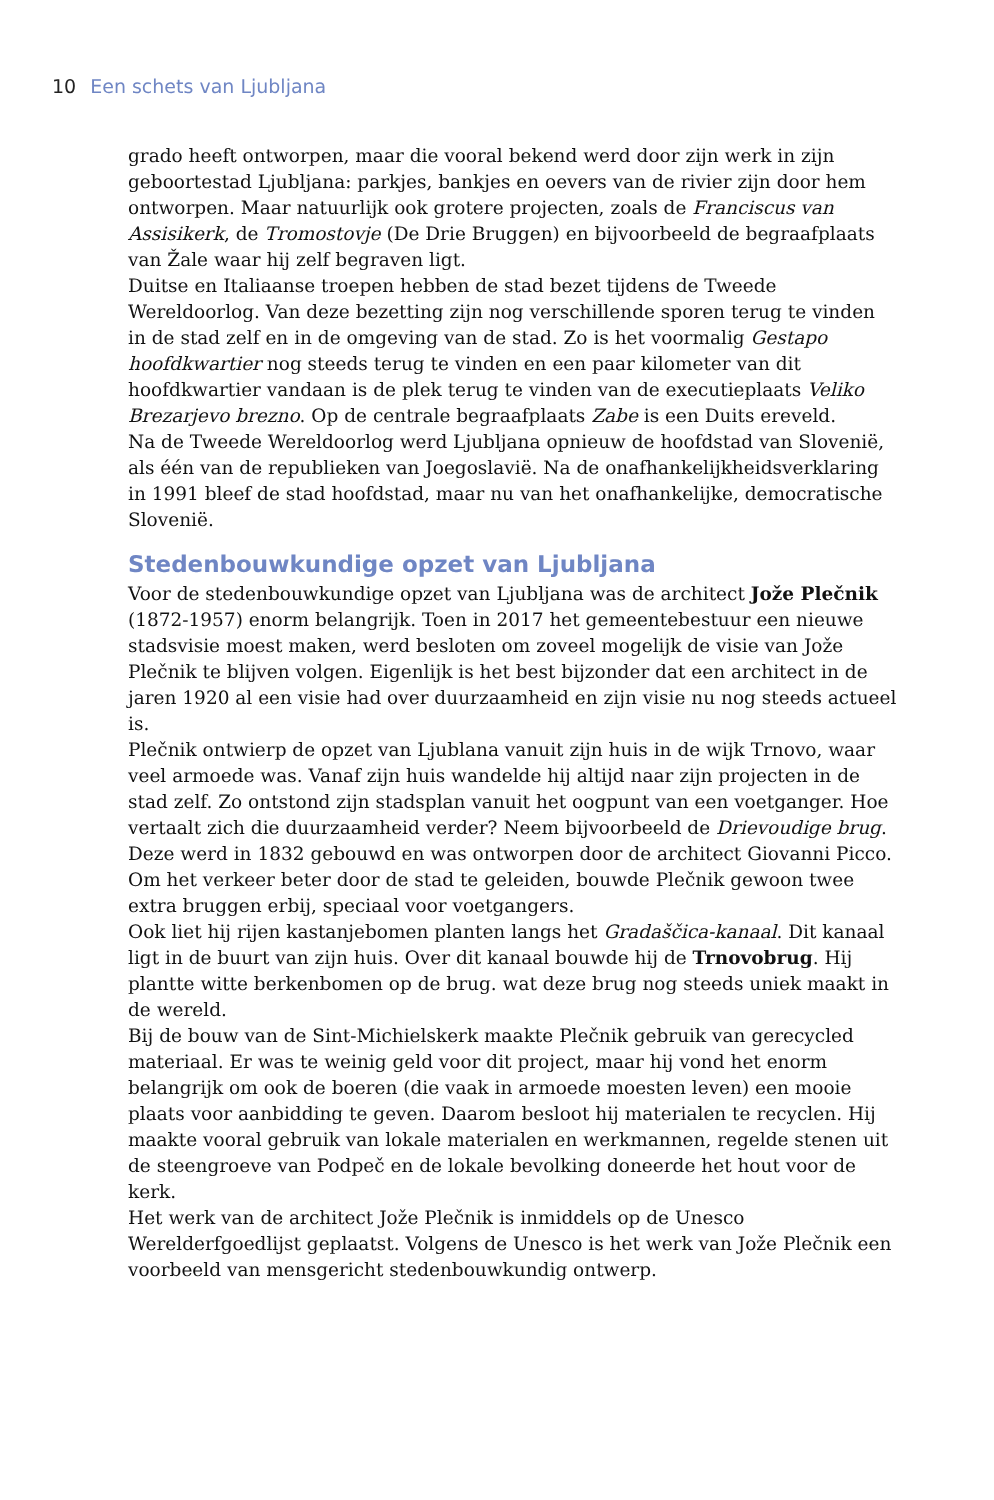10 Een schets van Ljubljana
grado heeft ontworpen, maar die vooral bekend werd door zijn werk in zijn geboortestad Ljubljana: parkjes, bankjes en oevers van de rivier zijn door hem ontworpen. Maar natuurlijk ook grotere projecten, zoals de Franciscus van Assisikerk, de Tromostovje (De Drie Bruggen) en bijvoorbeeld de begraafplaats van Žale waar hij zelf begraven ligt.
Duitse en Italiaanse troepen hebben de stad bezet tijdens de Tweede Wereldoorlog. Van deze bezetting zijn nog verschillende sporen terug te vinden in de stad zelf en in de omgeving van de stad. Zo is het voormalig Gestapo hoofdkwartier nog steeds terug te vinden en een paar kilometer van dit hoofdkwartier vandaan is de plek terug te vinden van de executieplaats Veliko Brezarjevo brezno. Op de centrale begraafplaats Zabe is een Duits ereveld.
Na de Tweede Wereldoorlog werd Ljubljana opnieuw de hoofdstad van Slovenië, als één van de republieken van Joegoslavië. Na de onafhankelijkheidsverklaring in 1991 bleef de stad hoofdstad, maar nu van het onafhankelijke, democratische Slovenië.
Stedenbouwkundige opzet van Ljubljana
Voor de stedenbouwkundige opzet van Ljubljana was de architect Jože Plečnik (1872-1957) enorm belangrijk. Toen in 2017 het gemeentebestuur een nieuwe stadsvisie moest maken, werd besloten om zoveel mogelijk de visie van Jože Plečnik te blijven volgen. Eigenlijk is het best bijzonder dat een architect in de jaren 1920 al een visie had over duurzaamheid en zijn visie nu nog steeds actueel is.
Plečnik ontwierp de opzet van Ljublana vanuit zijn huis in de wijk Trnovo, waar veel armoede was. Vanaf zijn huis wandelde hij altijd naar zijn projecten in de stad zelf. Zo ontstond zijn stadsplan vanuit het oogpunt van een voetganger. Hoe vertaalt zich die duurzaamheid verder? Neem bijvoorbeeld de Drievoudige brug. Deze werd in 1832 gebouwd en was ontworpen door de architect Giovanni Picco. Om het verkeer beter door de stad te geleiden, bouwde Plečnik gewoon twee extra bruggen erbij, speciaal voor voetgangers.
Ook liet hij rijen kastanjebomen planten langs het Gradaščica-kanaal. Dit kanaal ligt in de buurt van zijn huis. Over dit kanaal bouwde hij de Trnovobrug. Hij plantte witte berkenbomen op de brug. wat deze brug nog steeds uniek maakt in de wereld.
Bij de bouw van de Sint-Michielskerk maakte Plečnik gebruik van gerecycled materiaal. Er was te weinig geld voor dit project, maar hij vond het enorm belangrijk om ook de boeren (die vaak in armoede moesten leven) een mooie plaats voor aanbidding te geven. Daarom besloot hij materialen te recyclen. Hij maakte vooral gebruik van lokale materialen en werkmannen, regelde stenen uit de steengroeve van Podpeč en de lokale bevolking doneerde het hout voor de kerk.
Het werk van de architect Jože Plečnik is inmiddels op de Unesco Werelderfgoedlijst geplaatst. Volgens de Unesco is het werk van Jože Plečnik een voorbeeld van mensgericht stedenbouwkundig ontwerp.